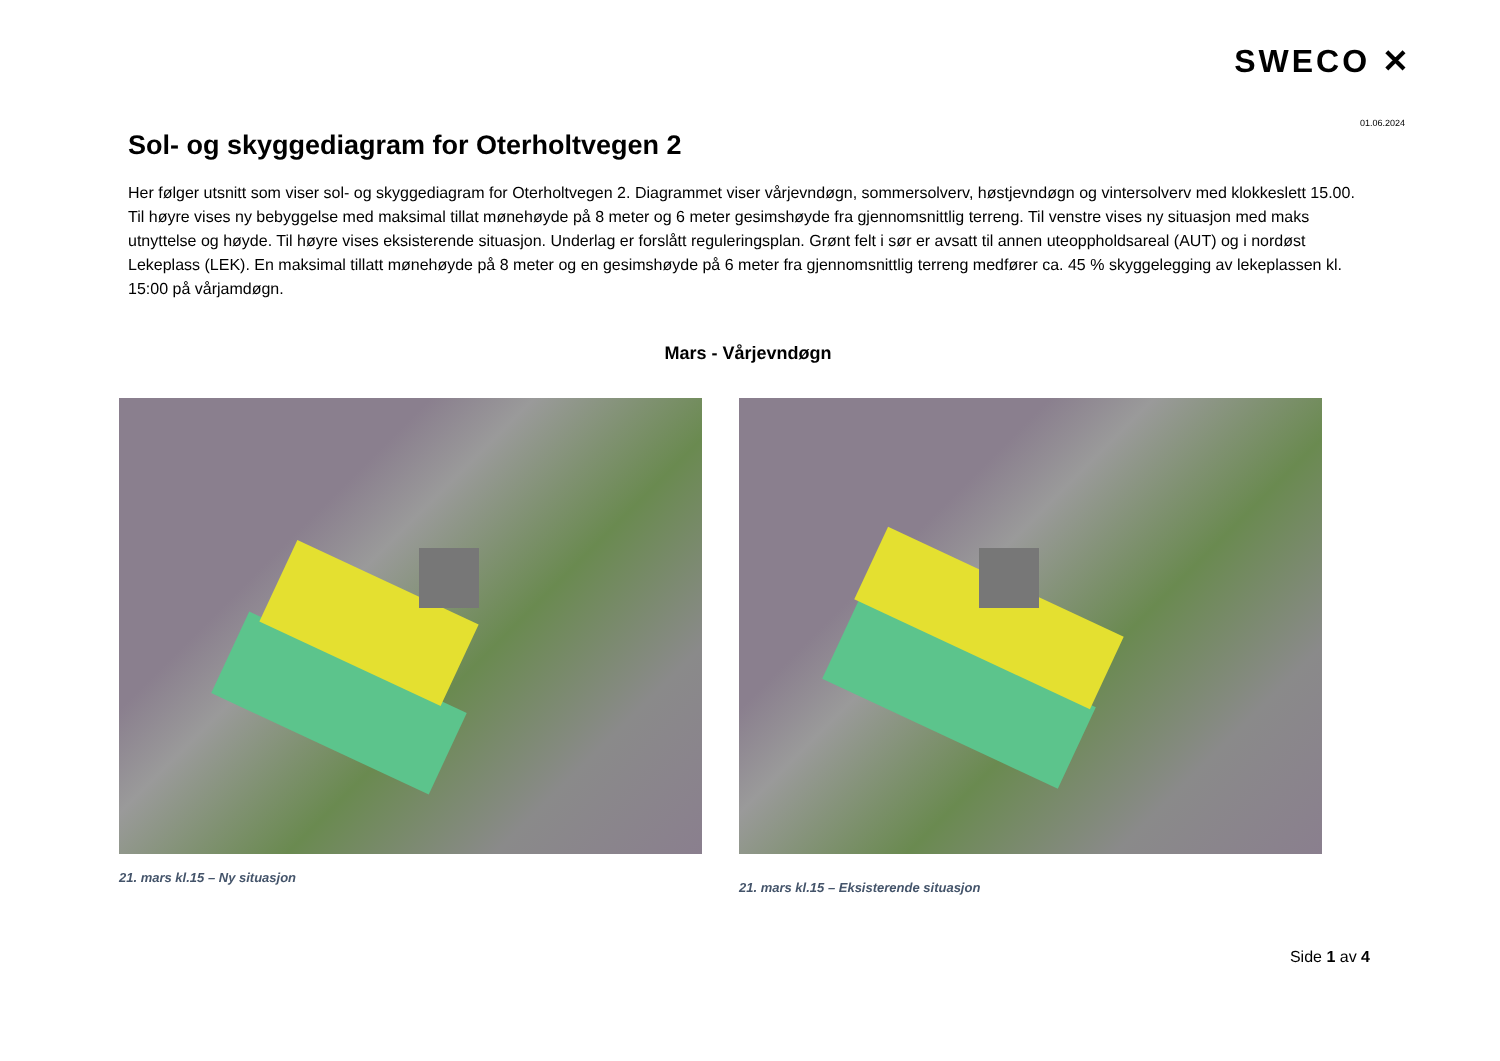SWECO ✕
01.06.2024
Sol- og skyggediagram for Oterholtvegen 2
Her følger utsnitt som viser sol- og skyggediagram for Oterholtvegen 2. Diagrammet viser vårjevndøgn, sommersolverv, høstjevndøgn og vintersolverv med klokkeslett 15.00. Til høyre vises ny bebyggelse med maksimal tillat mønehøyde på 8 meter og 6 meter gesimshøyde fra gjennomsnittlig terreng. Til venstre vises ny situasjon med maks utnyttelse og høyde. Til høyre vises eksisterende situasjon. Underlag er forslått reguleringsplan. Grønt felt i sør er avsatt til annen uteoppholdsareal (AUT) og i nordøst Lekeplass (LEK). En maksimal tillatt mønehøyde på 8 meter og en gesimshøyde på 6 meter fra gjennomsnittlig terreng medfører ca. 45 % skyggelegging av lekeplassen kl. 15:00 på vårjamdøgn.
Mars - Vårjevndøgn
21. mars kl.15 – Ny situasjon
21. mars kl.15 – Eksisterende situasjon
Side 1 av 4